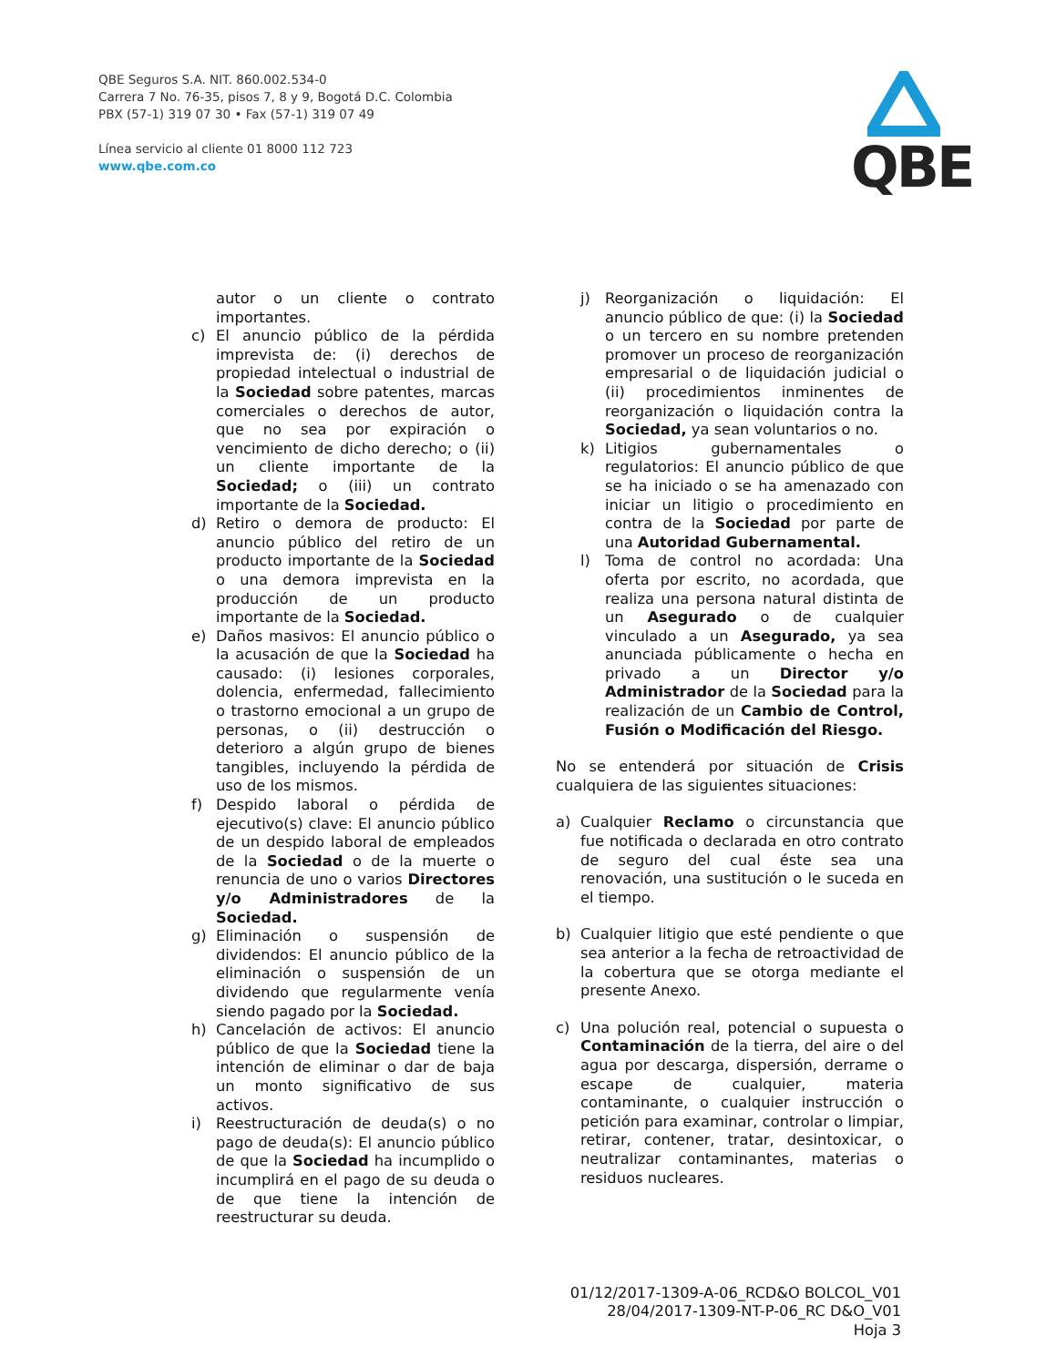QBE Seguros S.A. NIT. 860.002.534-0
Carrera 7 No. 76-35, pisos 7, 8 y 9, Bogotá D.C. Colombia
PBX (57-1) 319 07 30 • Fax (57-1) 319 07 49
Línea servicio al cliente 01 8000 112 723
www.qbe.com.co
QBE
autor o un cliente o contrato importantes.
c) El anuncio público de la pérdida imprevista de: (i) derechos de propiedad intelectual o industrial de la Sociedad sobre patentes, marcas comerciales o derechos de autor, que no sea por expiración o vencimiento de dicho derecho; o (ii) un cliente importante de la Sociedad; o (iii) un contrato importante de la Sociedad.
d) Retiro o demora de producto: El anuncio público del retiro de un producto importante de la Sociedad o una demora imprevista en la producción de un producto importante de la Sociedad.
e) Daños masivos: El anuncio público o la acusación de que la Sociedad ha causado: (i) lesiones corporales, dolencia, enfermedad, fallecimiento o trastorno emocional a un grupo de personas, o (ii) destrucción o deterioro a algún grupo de bienes tangibles, incluyendo la pérdida de uso de los mismos.
f) Despido laboral o pérdida de ejecutivo(s) clave: El anuncio público de un despido laboral de empleados de la Sociedad o de la muerte o renuncia de uno o varios Directores y/o Administradores de la Sociedad.
g) Eliminación o suspensión de dividendos: El anuncio público de la eliminación o suspensión de un dividendo que regularmente venía siendo pagado por la Sociedad.
h) Cancelación de activos: El anuncio público de que la Sociedad tiene la intención de eliminar o dar de baja un monto significativo de sus activos.
i) Reestructuración de deuda(s) o no pago de deuda(s): El anuncio público de que la Sociedad ha incumplido o incumplirá en el pago de su deuda o de que tiene la intención de reestructurar su deuda.
j) Reorganización o liquidación: El anuncio público de que: (i) la Sociedad o un tercero en su nombre pretenden promover un proceso de reorganización empresarial o de liquidación judicial o (ii) procedimientos inminentes de reorganización o liquidación contra la Sociedad, ya sean voluntarios o no.
k) Litigios gubernamentales o regulatorios: El anuncio público de que se ha iniciado o se ha amenazado con iniciar un litigio o procedimiento en contra de la Sociedad por parte de una Autoridad Gubernamental.
l) Toma de control no acordada: Una oferta por escrito, no acordada, que realiza una persona natural distinta de un Asegurado o de cualquier vinculado a un Asegurado, ya sea anunciada públicamente o hecha en privado a un Director y/o Administrador de la Sociedad para la realización de un Cambio de Control, Fusión o Modificación del Riesgo.
No se entenderá por situación de Crisis cualquiera de las siguientes situaciones:
a) Cualquier Reclamo o circunstancia que fue notificada o declarada en otro contrato de seguro del cual éste sea una renovación, una sustitución o le suceda en el tiempo.
b) Cualquier litigio que esté pendiente o que sea anterior a la fecha de retroactividad de la cobertura que se otorga mediante el presente Anexo.
c) Una polución real, potencial o supuesta o Contaminación de la tierra, del aire o del agua por descarga, dispersión, derrame o escape de cualquier, materia contaminante, o cualquier instrucción o petición para examinar, controlar o limpiar, retirar, contener, tratar, desintoxicar, o neutralizar contaminantes, materias o residuos nucleares.
01/12/2017-1309-A-06_RCD&O BOLCOL_V01
28/04/2017-1309-NT-P-06_RC D&O_V01
Hoja 3